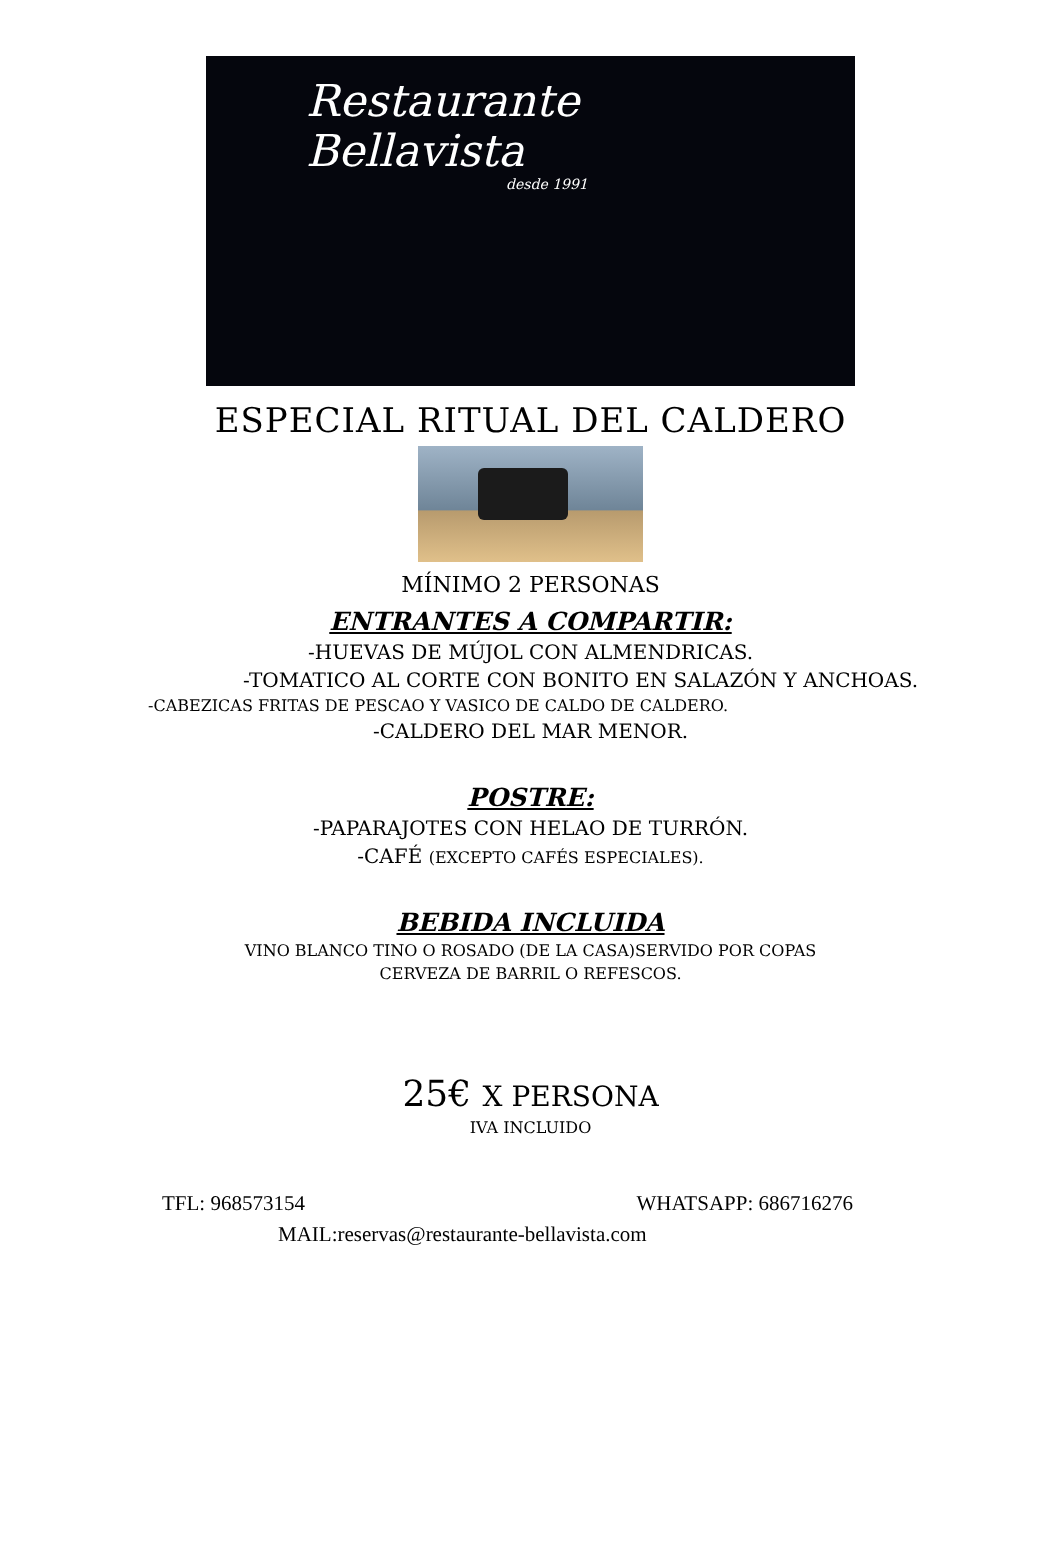Restaurante
Bellavista
desde 1991
ESPECIAL RITUAL DEL CALDERO
MÍNIMO 2 PERSONAS
ENTRANTES A COMPARTIR:
-HUEVAS DE MÚJOL CON ALMENDRICAS.
-TOMATICO AL CORTE CON BONITO EN SALAZÓN Y ANCHOAS.
-CABEZICAS FRITAS DE PESCAO Y VASICO DE CALDO DE CALDERO.
-CALDERO DEL MAR MENOR.
POSTRE:
-PAPARAJOTES CON HELAO DE TURRÓN.
-CAFÉ (EXCEPTO CAFÉS ESPECIALES).
BEBIDA INCLUIDA
VINO BLANCO TINO O ROSADO (DE LA CASA)SERVIDO POR COPAS
CERVEZA DE BARRIL O REFESCOS.
25€ X PERSONA
IVA INCLUIDO
TFL: 968573154 WHATSAPP: 686716276
MAIL:reservas@restaurante-bellavista.com